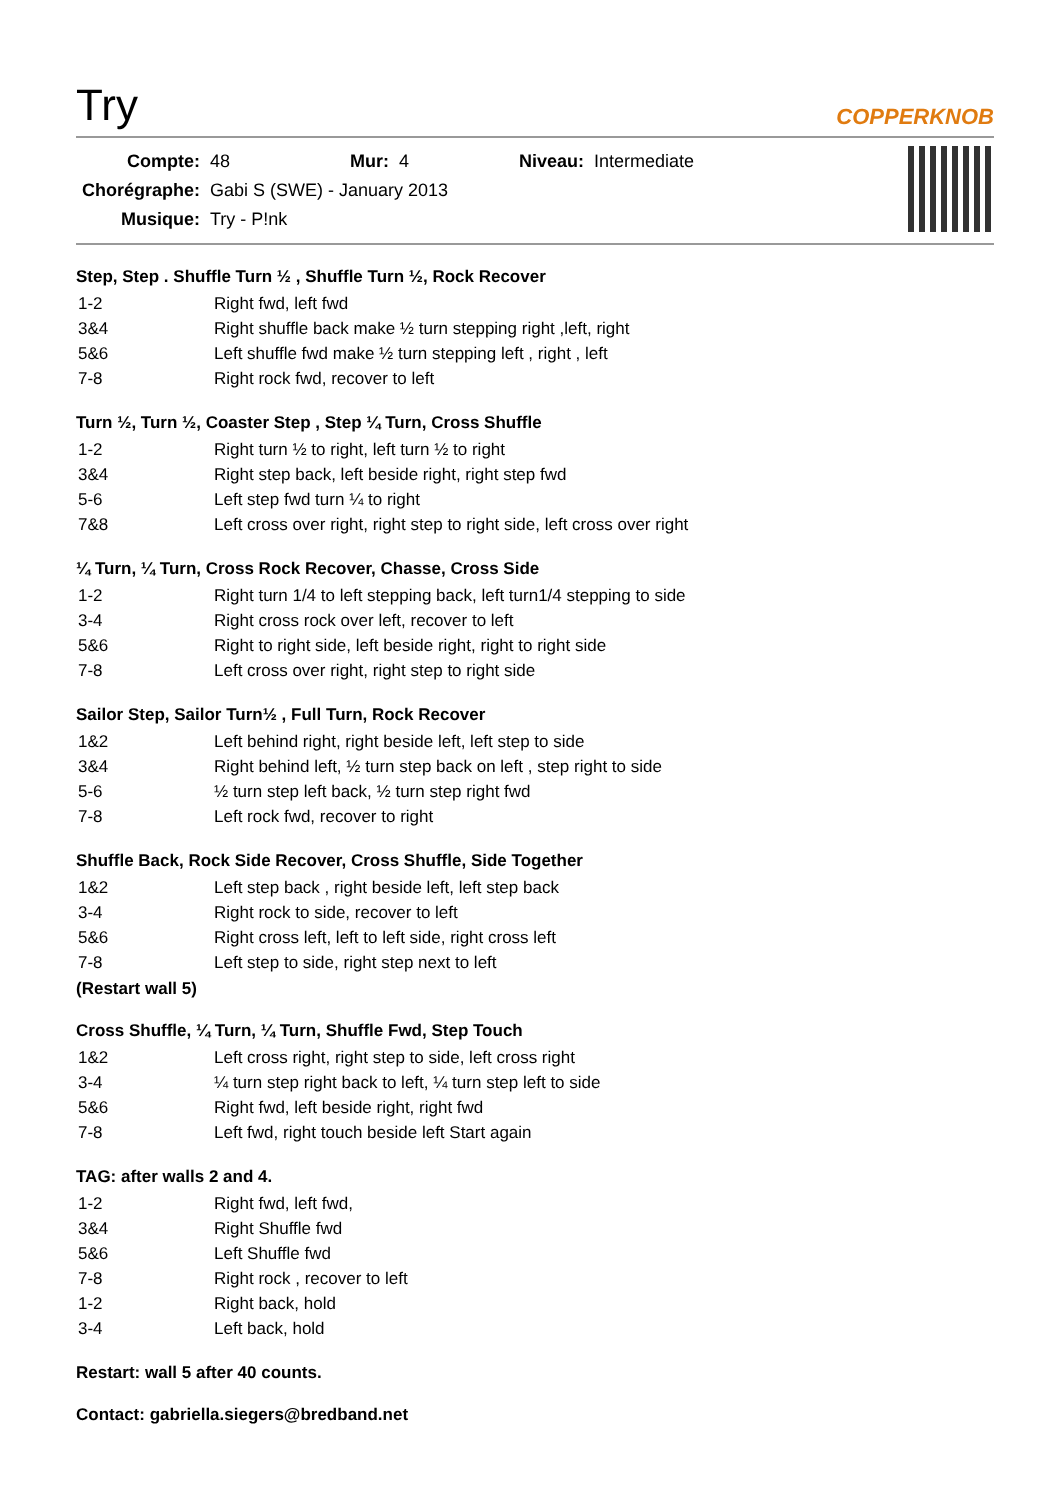Try
COPPERKNOB
| Compte: | 48 | Mur: | 4 | Niveau: | Intermediate |
| Chorégraphe: | Gabi S (SWE) - January 2013 | | | | |
| Musique: | Try - P!nk | | | | |
Step, Step . Shuffle Turn ½ , Shuffle Turn ½, Rock Recover
| 1-2 | Right fwd, left fwd |
| 3&4 | Right shuffle back make ½ turn stepping right ,left, right |
| 5&6 | Left shuffle fwd make ½ turn stepping left , right , left |
| 7-8 | Right rock fwd, recover to left |
Turn ½, Turn ½, Coaster Step , Step ¼ Turn, Cross Shuffle
| 1-2 | Right turn ½ to right, left turn ½ to right |
| 3&4 | Right step back, left beside right, right step fwd |
| 5-6 | Left step fwd turn ¼ to right |
| 7&8 | Left cross over right, right step to right side, left cross over right |
¼ Turn, ¼ Turn, Cross Rock Recover, Chasse, Cross Side
| 1-2 | Right turn 1/4 to left stepping back, left turn1/4 stepping to side |
| 3-4 | Right cross rock over left, recover to left |
| 5&6 | Right to right side, left beside right, right to right side |
| 7-8 | Left cross over right, right step to right side |
Sailor Step, Sailor Turn½ , Full Turn, Rock Recover
| 1&2 | Left behind right, right beside left, left step to side |
| 3&4 | Right behind left, ½ turn step back on left , step right to side |
| 5-6 | ½ turn step left back, ½ turn step right fwd |
| 7-8 | Left rock fwd, recover to right |
Shuffle Back, Rock Side Recover, Cross Shuffle, Side Together
| 1&2 | Left step back , right beside left, left step back |
| 3-4 | Right rock to side, recover to left |
| 5&6 | Right cross left, left to left side, right cross left |
| 7-8 | Left step to side, right step next to left |
(Restart wall 5)
Cross Shuffle, ¼ Turn, ¼ Turn, Shuffle Fwd, Step Touch
| 1&2 | Left cross right, right step to side, left cross right |
| 3-4 | ¼ turn step right back to left, ¼ turn step left to side |
| 5&6 | Right fwd, left beside right, right fwd |
| 7-8 | Left fwd, right touch beside left Start again |
TAG: after walls 2 and 4.
| 1-2 | Right fwd, left fwd, |
| 3&4 | Right Shuffle fwd |
| 5&6 | Left Shuffle fwd |
| 7-8 | Right rock , recover to left |
| 1-2 | Right back, hold |
| 3-4 | Left back, hold |
Restart: wall 5 after 40 counts.
Contact: gabriella.siegers@bredband.net